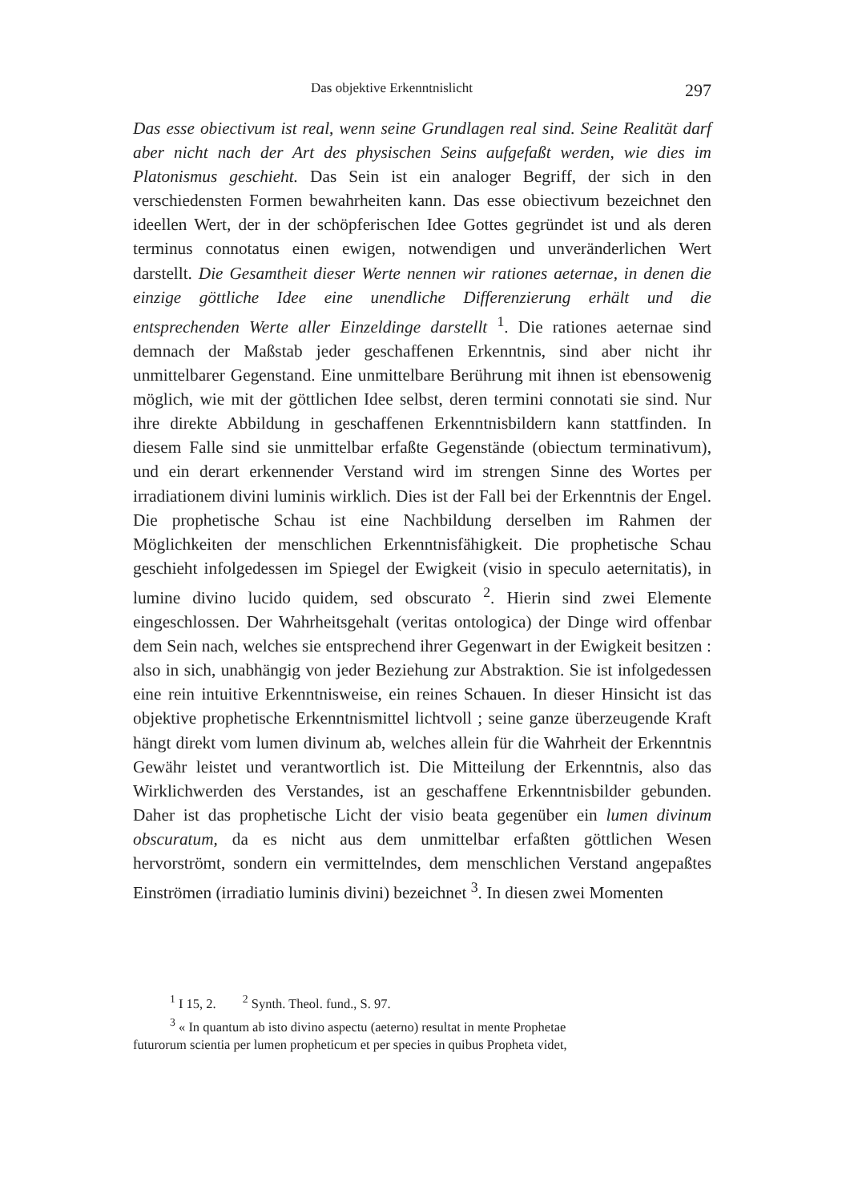Das objektive Erkenntnislicht 297
Das esse obiectivum ist real, wenn seine Grundlagen real sind. Seine Realität darf aber nicht nach der Art des physischen Seins aufgefaßt werden, wie dies im Platonismus geschieht. Das Sein ist ein analoger Begriff, der sich in den verschiedensten Formen bewahrheiten kann. Das esse obiectivum bezeichnet den ideellen Wert, der in der schöpferischen Idee Gottes gegründet ist und als deren terminus connotatus einen ewigen, notwendigen und unveränderlichen Wert darstellt. Die Gesamtheit dieser Werte nennen wir rationes aeternae, in denen die einzige göttliche Idee eine unendliche Differenzierung erhält und die entsprechenden Werte aller Einzeldinge darstellt <sup>1</sup>. Die rationes aeternae sind demnach der Maßstab jeder geschaffenen Erkenntnis, sind aber nicht ihr unmittelbarer Gegenstand. Eine unmittelbare Berührung mit ihnen ist ebensowenig möglich, wie mit der göttlichen Idee selbst, deren termini connotati sie sind. Nur ihre direkte Abbildung in geschaffenen Erkenntnisbildern kann stattfinden. In diesem Falle sind sie unmittelbar erfaßte Gegenstände (obiectum terminativum), und ein derart erkennender Verstand wird im strengen Sinne des Wortes per irradiationem divini luminis wirklich. Dies ist der Fall bei der Erkenntnis der Engel. Die prophetische Schau ist eine Nachbildung derselben im Rahmen der Möglichkeiten der menschlichen Erkenntnisfähigkeit. Die prophetische Schau geschieht infolgedessen im Spiegel der Ewigkeit (visio in speculo aeternitatis), in lumine divino lucido quidem, sed obscurato <sup>2</sup>. Hierin sind zwei Elemente eingeschlossen. Der Wahrheitsgehalt (veritas ontologica) der Dinge wird offenbar dem Sein nach, welches sie entsprechend ihrer Gegenwart in der Ewigkeit besitzen : also in sich, unabhängig von jeder Beziehung zur Abstraktion. Sie ist infolgedessen eine rein intuitive Erkenntnisweise, ein reines Schauen. In dieser Hinsicht ist das objektive prophetische Erkenntnismittel lichtvoll ; seine ganze überzeugende Kraft hängt direkt vom lumen divinum ab, welches allein für die Wahrheit der Erkenntnis Gewähr leistet und verantwortlich ist. Die Mitteilung der Erkenntnis, also das Wirklichwerden des Verstandes, ist an geschaffene Erkenntnisbilder gebunden. Daher ist das prophetische Licht der visio beata gegenüber ein lumen divinum obscuratum, da es nicht aus dem unmittelbar erfaßten göttlichen Wesen hervorströmt, sondern ein vermittelndes, dem menschlichen Verstand angepaßtes Einströmen (irradiatio luminis divini) bezeichnet <sup>3</sup>. In diesen zwei Momenten
<sup>1</sup> I 15, 2. <sup>2</sup> Synth. Theol. fund., S. 97.
<sup>3</sup> « In quantum ab isto divino aspectu (aeterno) resultat in mente Prophetae
futurorum scientia per lumen propheticum et per species in quibus Propheta videt,